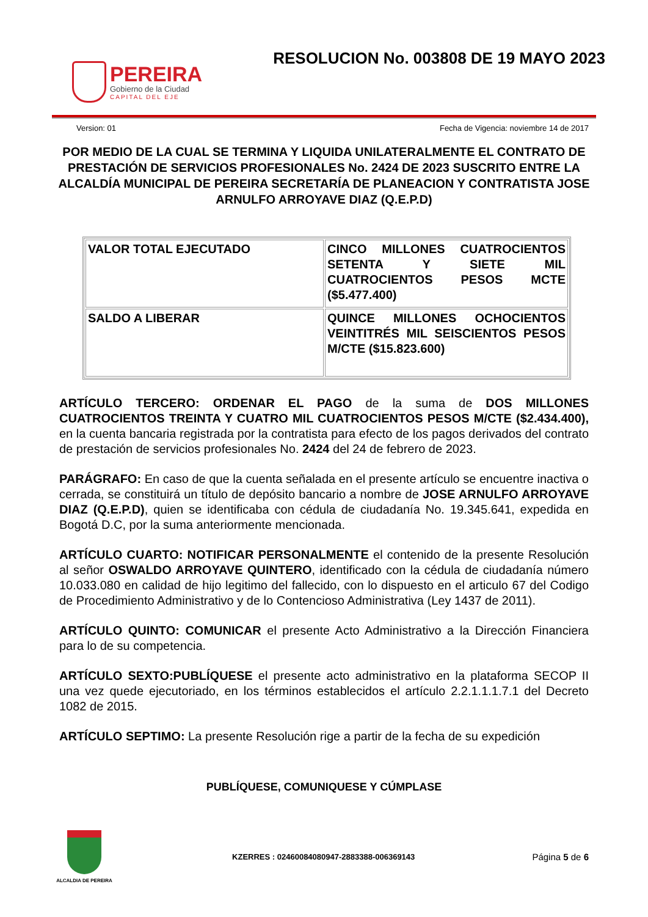PEREIRA
Gobierno de la Ciudad
CAPITAL DEL EJE
RESOLUCION No. 003808 DE 19 MAYO 2023
Version: 01 Fecha de Vigencia: noviembre 14 de 2017
POR MEDIO DE LA CUAL SE TERMINA Y LIQUIDA UNILATERALMENTE EL CONTRATO DE PRESTACIÓN DE SERVICIOS PROFESIONALES No. 2424 DE 2023 SUSCRITO ENTRE LA ALCALDÍA MUNICIPAL DE PEREIRA SECRETARÍA DE PLANEACION Y CONTRATISTA JOSE ARNULFO ARROYAVE DIAZ (Q.E.P.D)
| VALOR TOTAL EJECUTADO | CINCO MILLONES CUATROCIENTOS SETENTA Y SIETE MIL CUATROCIENTOS PESOS MCTE ($5.477.400) |
| SALDO A LIBERAR | QUINCE MILLONES OCHOCIENTOS VEINTITRÉS MIL SEISCIENTOS PESOS M/CTE ($15.823.600) |
ARTÍCULO TERCERO: ORDENAR EL PAGO de la suma de DOS MILLONES CUATROCIENTOS TREINTA Y CUATRO MIL CUATROCIENTOS PESOS M/CTE ($2.434.400), en la cuenta bancaria registrada por la contratista para efecto de los pagos derivados del contrato de prestación de servicios profesionales No. 2424 del 24 de febrero de 2023.
PARÁGRAFO: En caso de que la cuenta señalada en el presente artículo se encuentre inactiva o cerrada, se constituirá un título de depósito bancario a nombre de JOSE ARNULFO ARROYAVE DIAZ (Q.E.P.D), quien se identificaba con cédula de ciudadanía No. 19.345.641, expedida en Bogotá D.C, por la suma anteriormente mencionada.
ARTÍCULO CUARTO: NOTIFICAR PERSONALMENTE el contenido de la presente Resolución al señor OSWALDO ARROYAVE QUINTERO, identificado con la cédula de ciudadanía número 10.033.080 en calidad de hijo legitimo del fallecido, con lo dispuesto en el articulo 67 del Codigo de Procedimiento Administrativo y de lo Contencioso Administrativa (Ley 1437 de 2011).
ARTÍCULO QUINTO: COMUNICAR el presente Acto Administrativo a la Dirección Financiera para lo de su competencia.
ARTÍCULO SEXTO:PUBLÍQUESE el presente acto administrativo en la plataforma SECOP II una vez quede ejecutoriado, en los términos establecidos el artículo 2.2.1.1.1.7.1 del Decreto 1082 de 2015.
ARTÍCULO SEPTIMO: La presente Resolución rige a partir de la fecha de su expedición
PUBLÍQUESE, COMUNIQUESE Y CÚMPLASE
ALCALDIA DE PEREIRA
KZERRES : 02460084080947-2883388-006369143 Página 5 de 6